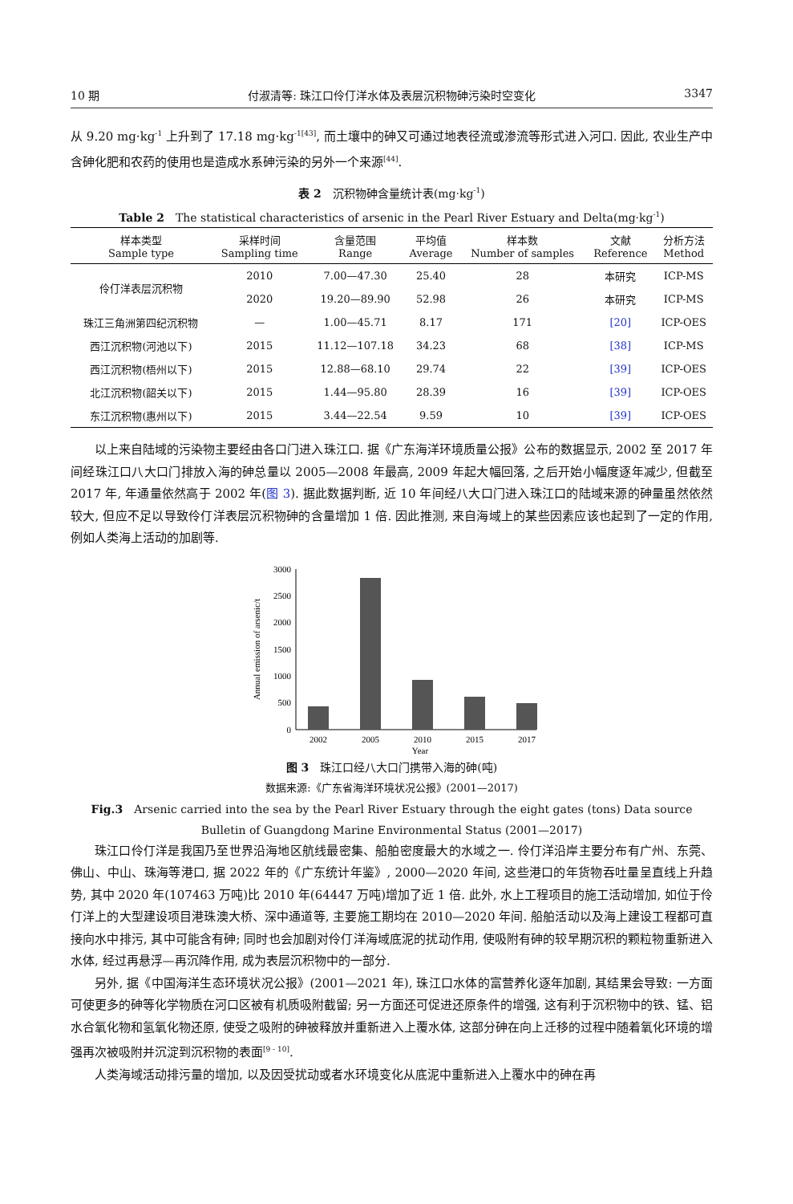10 期 付淑清等: 珠江口伶仃洋水体及表层沉积物砷污染时空变化 3347
从 9.20 mg·kg<sup>-1</sup> 上升到了 17.18 mg·kg<sup>-1[43]</sup>, 而土壤中的砷又可通过地表径流或渗流等形式进入河口. 因此, 农业生产中含砷化肥和农药的使用也是造成水系砷污染的另外一个来源<sup>[44]</sup>.
表 2　沉积物砷含量统计表(mg·kg<sup>-1</sup>)
Table 2　The statistical characteristics of arsenic in the Pearl River Estuary and Delta(mg·kg<sup>-1</sup>)
| 样本类型 Sample type | 采样时间 Sampling time | 含量范围 Range | 平均值 Average | 样本数 Number of samples | 文献 Reference | 分析方法 Method |
| --- | --- | --- | --- | --- | --- | --- |
| 伶仃洋表层沉积物 | 2010 | 7.00—47.30 | 25.40 | 28 | 本研究 | ICP-MS |
| | 2020 | 19.20—89.90 | 52.98 | 26 | 本研究 | ICP-MS |
| 珠江三角洲第四纪沉积物 | — | 1.00—45.71 | 8.17 | 171 | [20] | ICP-OES |
| 西江沉积物(河池以下) | 2015 | 11.12—107.18 | 34.23 | 68 | [38] | ICP-MS |
| 西江沉积物(梧州以下) | 2015 | 12.88—68.10 | 29.74 | 22 | [39] | ICP-OES |
| 北江沉积物(韶关以下) | 2015 | 1.44—95.80 | 28.39 | 16 | [39] | ICP-OES |
| 东江沉积物(惠州以下) | 2015 | 3.44—22.54 | 9.59 | 10 | [39] | ICP-OES |
以上来自陆域的污染物主要经由各口门进入珠江口. 据《广东海洋环境质量公报》公布的数据显示, 2002 至 2017 年间经珠江口八大口门排放入海的砷总量以 2005—2008 年最高, 2009 年起大幅回落, 之后开始小幅度逐年减少, 但截至 2017 年, 年通量依然高于 2002 年(图 3). 据此数据判断, 近 10 年间经八大口门进入珠江口的陆域来源的砷量虽然依然较大, 但应不足以导致伶仃洋表层沉积物砷的含量增加 1 倍. 因此推测, 来自海域上的某些因素应该也起到了一定的作用, 例如人类海上活动的加剧等.
Annual emission of arsenic/t
3000
2500
2000
1500
1000
500
0
2002
2005
2010
2015
2017
Year
图 3　珠江口经八大口门携带入海的砷(吨)
数据来源:《广东省海洋环境状况公报》(2001—2017)
Fig.3　Arsenic carried into the sea by the Pearl River Estuary through the eight gates (tons) Data source
Bulletin of Guangdong Marine Environmental Status (2001—2017)
珠江口伶仃洋是我国乃至世界沿海地区航线最密集、船舶密度最大的水域之一. 伶仃洋沿岸主要分布有广州、东莞、佛山、中山、珠海等港口, 据 2022 年的《广东统计年鉴》, 2000—2020 年间, 这些港口的年货物吞吐量呈直线上升趋势, 其中 2020 年(107463 万吨)比 2010 年(64447 万吨)增加了近 1 倍. 此外, 水上工程项目的施工活动增加, 如位于伶仃洋上的大型建设项目港珠澳大桥、深中通道等, 主要施工期均在 2010—2020 年间. 船舶活动以及海上建设工程都可直接向水中排污, 其中可能含有砷; 同时也会加剧对伶仃洋海域底泥的扰动作用, 使吸附有砷的较早期沉积的颗粒物重新进入水体, 经过再悬浮—再沉降作用, 成为表层沉积物中的一部分.
另外, 据《中国海洋生态环境状况公报》(2001—2021 年), 珠江口水体的富营养化逐年加剧, 其结果会导致: 一方面可使更多的砷等化学物质在河口区被有机质吸附截留; 另一方面还可促进还原条件的增强, 这有利于沉积物中的铁、锰、铝水合氧化物和氢氧化物还原, 使受之吸附的砷被释放并重新进入上覆水体, 这部分砷在向上迁移的过程中随着氧化环境的增强再次被吸附并沉淀到沉积物的表面<sup>[9 - 10]</sup>.
人类海域活动排污量的增加, 以及因受扰动或者水环境变化从底泥中重新进入上覆水中的砷在再